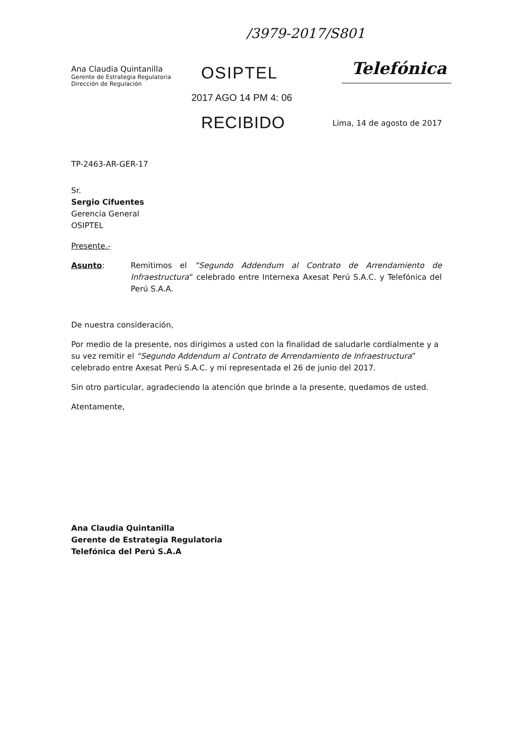/3979-2017/S801
Ana Claudia Quintanilla
Gerente de Estrategia Regulatoria
Dirección de Regulación
OSIPTEL
2017 AGO 14 PM 4: 06
RECIBIDO
Telefónica
Lima, 14 de agosto de 2017
TP-2463-AR-GER-17
Sr.
Sergio Cifuentes
Gerencia General
OSIPTEL
Presente.-
Asunto: Remitimos el “Segundo Addendum al Contrato de Arrendamiento de Infraestructura” celebrado entre Internexa Axesat Perú S.A.C. y Telefónica del Perú S.A.A.
De nuestra consideración,
Por medio de la presente, nos dirigimos a usted con la finalidad de saludarle cordialmente y a su vez remitir el “Segundo Addendum al Contrato de Arrendamiento de Infraestructura” celebrado entre Axesat Perú S.A.C. y mi representada el 26 de junio del 2017.
Sin otro particular, agradeciendo la atención que brinde a la presente, quedamos de usted.
Atentamente,
Ana Claudia Quintanilla
Gerente de Estrategia Regulatoria
Telefónica del Perú S.A.A